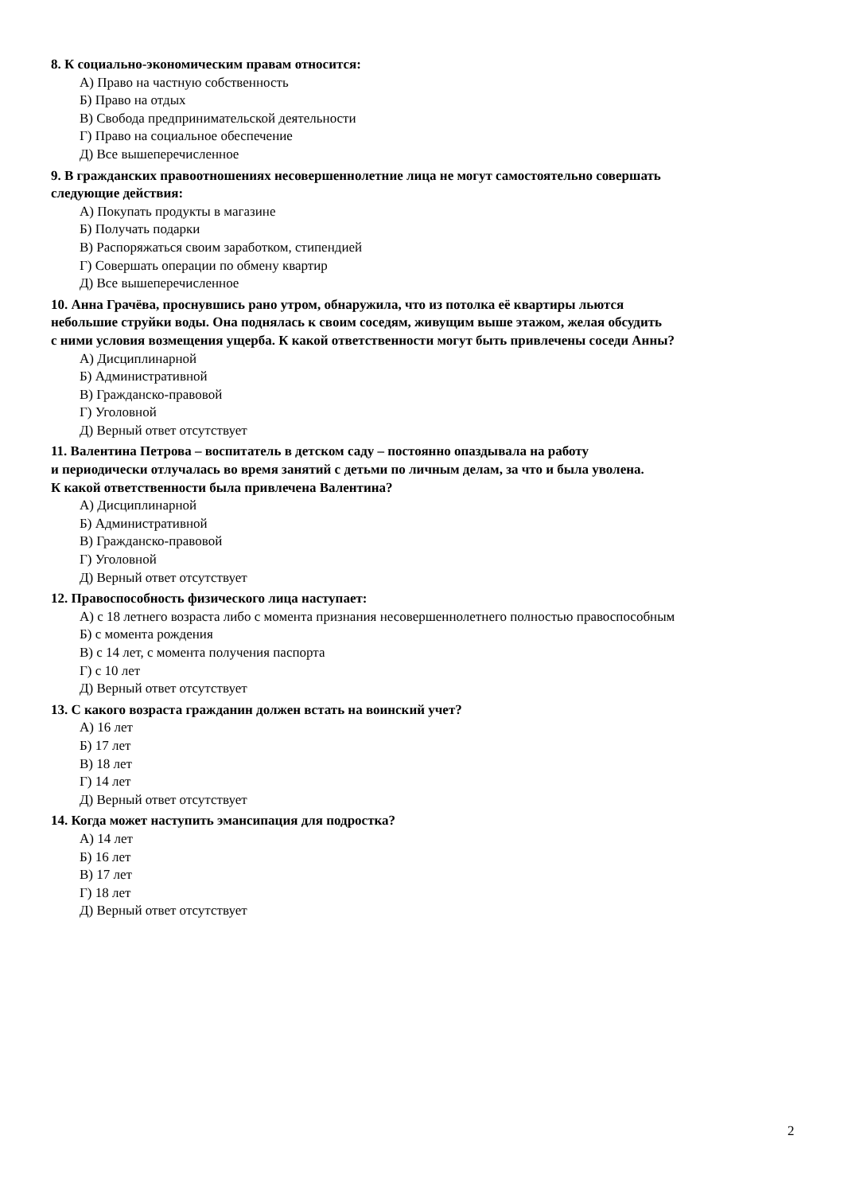8. К социально-экономическим правам относится:
А) Право на частную собственность
Б) Право на отдых
В) Свобода предпринимательской деятельности
Г) Право на социальное обеспечение
Д) Все вышеперечисленное
9. В гражданских правоотношениях несовершеннолетние лица не могут самостоятельно совершать
следующие действия:
А) Покупать продукты в магазине
Б) Получать подарки
В) Распоряжаться своим заработком, стипендией
Г) Совершать операции по обмену квартир
Д) Все вышеперечисленное
10. Анна Грачёва, проснувшись рано утром, обнаружила, что из потолка её квартиры льются
небольшие струйки воды. Она поднялась к своим соседям, живущим выше этажом, желая обсудить
с ними условия возмещения ущерба. К какой ответственности могут быть привлечены соседи Анны?
А) Дисциплинарной
Б) Административной
В) Гражданско-правовой
Г) Уголовной
Д) Верный ответ отсутствует
11. Валентина Петрова – воспитатель в детском саду – постоянно опаздывала на работу
и периодически отлучалась во время занятий с детьми по личным делам, за что и была уволена.
К какой ответственности была привлечена Валентина?
А) Дисциплинарной
Б) Административной
В) Гражданско-правовой
Г) Уголовной
Д) Верный ответ отсутствует
12. Правоспособность физического лица наступает:
А) с 18 летнего возраста либо с момента признания несовершеннолетнего полностью правоспособным
Б) с момента рождения
В) с 14 лет, с момента получения паспорта
Г) с 10 лет
Д) Верный ответ отсутствует
13. С какого возраста гражданин должен встать на воинский учет?
А) 16 лет
Б) 17 лет
В) 18 лет
Г) 14 лет
Д) Верный ответ отсутствует
14. Когда может наступить эмансипация для подростка?
А) 14 лет
Б) 16 лет
В) 17 лет
Г) 18 лет
Д) Верный ответ отсутствует
2